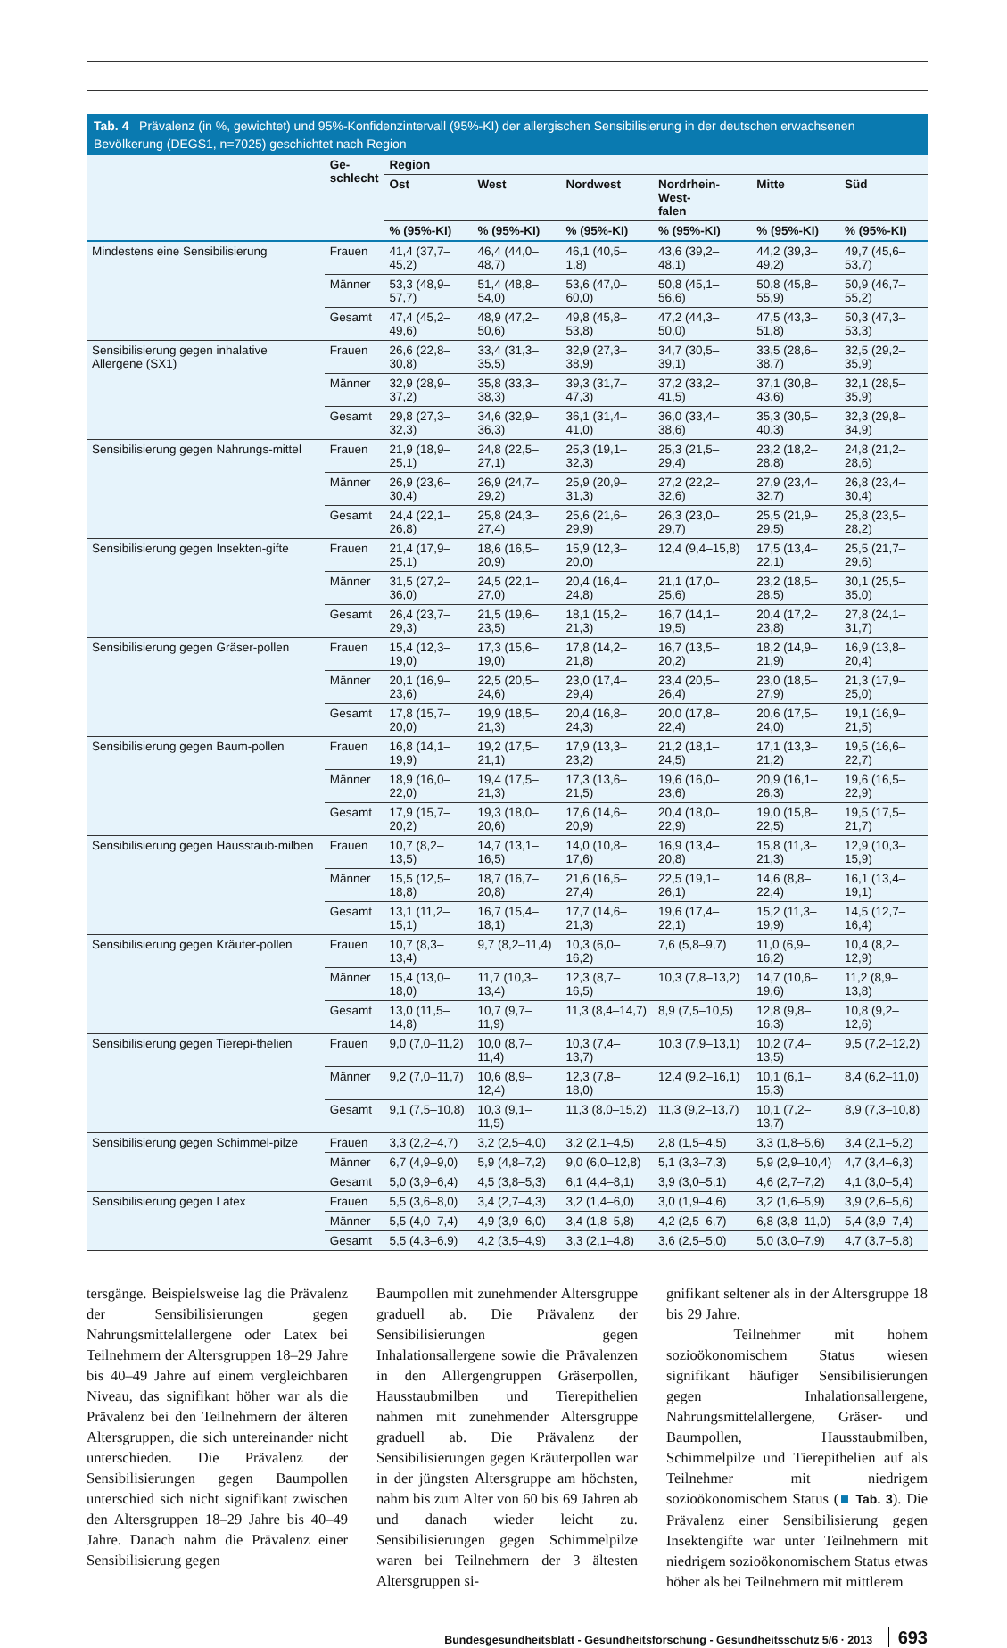Tab. 4 Prävalenz (in %, gewichtet) und 95%-Konfidenzintervall (95%-KI) der allergischen Sensibilisierung in der deutschen erwachsenen Bevölkerung (DEGS1, n=7025) geschichtet nach Region
| | Ge- schlecht | Region | | | | | |
| --- | --- | --- | --- | --- | --- | --- | --- |
| | | Ost | West | Nordwest | Nordrhein-West- falen | Mitte | Süd |
| | | % (95%-KI) | % (95%-KI) | % (95%-KI) | % (95%-KI) | % (95%-KI) | % (95%-KI) |
| Mindestens eine Sensibilisierung | Frauen | 41,4 (37,7–45,2) | 46,4 (44,0–48,7) | 46,1 (40,5–1,8) | 43,6 (39,2–48,1) | 44,2 (39,3–49,2) | 49,7 (45,6–53,7) |
| | Männer | 53,3 (48,9–57,7) | 51,4 (48,8–54,0) | 53,6 (47,0–60,0) | 50,8 (45,1–56,6) | 50,8 (45,8–55,9) | 50,9 (46,7–55,2) |
| | Gesamt | 47,4 (45,2–49,6) | 48,9 (47,2–50,6) | 49,8 (45,8–53,8) | 47,2 (44,3–50,0) | 47,5 (43,3–51,8) | 50,3 (47,3–53,3) |
| Sensibilisierung gegen inhalative Allergene (SX1) | Frauen | 26,6 (22,8–30,8) | 33,4 (31,3–35,5) | 32,9 (27,3–38,9) | 34,7 (30,5–39,1) | 33,5 (28,6–38,7) | 32,5 (29,2–35,9) |
| | Männer | 32,9 (28,9–37,2) | 35,8 (33,3–38,3) | 39,3 (31,7–47,3) | 37,2 (33,2–41,5) | 37,1 (30,8–43,6) | 32,1 (28,5–35,9) |
| | Gesamt | 29,8 (27,3–32,3) | 34,6 (32,9–36,3) | 36,1 (31,4–41,0) | 36,0 (33,4–38,6) | 35,3 (30,5–40,3) | 32,3 (29,8–34,9) |
| Sensibilisierung gegen Nahrungs-mittel | Frauen | 21,9 (18,9–25,1) | 24,8 (22,5–27,1) | 25,3 (19,1–32,3) | 25,3 (21,5–29,4) | 23,2 (18,2–28,8) | 24,8 (21,2–28,6) |
| | Männer | 26,9 (23,6–30,4) | 26,9 (24,7–29,2) | 25,9 (20,9–31,3) | 27,2 (22,2–32,6) | 27,9 (23,4–32,7) | 26,8 (23,4–30,4) |
| | Gesamt | 24,4 (22,1–26,8) | 25,8 (24,3–27,4) | 25,6 (21,6–29,9) | 26,3 (23,0–29,7) | 25,5 (21,9–29,5) | 25,8 (23,5–28,2) |
| Sensibilisierung gegen Insekten-gifte | Frauen | 21,4 (17,9–25,1) | 18,6 (16,5–20,9) | 15,9 (12,3–20,0) | 12,4 (9,4–15,8) | 17,5 (13,4–22,1) | 25,5 (21,7–29,6) |
| | Männer | 31,5 (27,2–36,0) | 24,5 (22,1–27,0) | 20,4 (16,4–24,8) | 21,1 (17,0–25,6) | 23,2 (18,5–28,5) | 30,1 (25,5–35,0) |
| | Gesamt | 26,4 (23,7–29,3) | 21,5 (19,6–23,5) | 18,1 (15,2–21,3) | 16,7 (14,1–19,5) | 20,4 (17,2–23,8) | 27,8 (24,1–31,7) |
| Sensibilisierung gegen Gräser-pollen | Frauen | 15,4 (12,3–19,0) | 17,3 (15,6–19,0) | 17,8 (14,2–21,8) | 16,7 (13,5–20,2) | 18,2 (14,9–21,9) | 16,9 (13,8–20,4) |
| | Männer | 20,1 (16,9–23,6) | 22,5 (20,5–24,6) | 23,0 (17,4–29,4) | 23,4 (20,5–26,4) | 23,0 (18,5–27,9) | 21,3 (17,9–25,0) |
| | Gesamt | 17,8 (15,7–20,0) | 19,9 (18,5–21,3) | 20,4 (16,8–24,3) | 20,0 (17,8–22,4) | 20,6 (17,5–24,0) | 19,1 (16,9–21,5) |
| Sensibilisierung gegen Baum-pollen | Frauen | 16,8 (14,1–19,9) | 19,2 (17,5–21,1) | 17,9 (13,3–23,2) | 21,2 (18,1–24,5) | 17,1 (13,3–21,2) | 19,5 (16,6–22,7) |
| | Männer | 18,9 (16,0–22,0) | 19,4 (17,5–21,3) | 17,3 (13,6–21,5) | 19,6 (16,0–23,6) | 20,9 (16,1–26,3) | 19,6 (16,5–22,9) |
| | Gesamt | 17,9 (15,7–20,2) | 19,3 (18,0–20,6) | 17,6 (14,6–20,9) | 20,4 (18,0–22,9) | 19,0 (15,8–22,5) | 19,5 (17,5–21,7) |
| Sensibilisierung gegen Hausstaub-milben | Frauen | 10,7 (8,2–13,5) | 14,7 (13,1–16,5) | 14,0 (10,8–17,6) | 16,9 (13,4–20,8) | 15,8 (11,3–21,3) | 12,9 (10,3–15,9) |
| | Männer | 15,5 (12,5–18,8) | 18,7 (16,7–20,8) | 21,6 (16,5–27,4) | 22,5 (19,1–26,1) | 14,6 (8,8–22,4) | 16,1 (13,4–19,1) |
| | Gesamt | 13,1 (11,2–15,1) | 16,7 (15,4–18,1) | 17,7 (14,6–21,3) | 19,6 (17,4–22,1) | 15,2 (11,3–19,9) | 14,5 (12,7–16,4) |
| Sensibilisierung gegen Kräuter-pollen | Frauen | 10,7 (8,3–13,4) | 9,7 (8,2–11,4) | 10,3 (6,0–16,2) | 7,6 (5,8–9,7) | 11,0 (6,9–16,2) | 10,4 (8,2–12,9) |
| | Männer | 15,4 (13,0–18,0) | 11,7 (10,3–13,4) | 12,3 (8,7–16,5) | 10,3 (7,8–13,2) | 14,7 (10,6–19,6) | 11,2 (8,9–13,8) |
| | Gesamt | 13,0 (11,5–14,8) | 10,7 (9,7–11,9) | 11,3 (8,4–14,7) | 8,9 (7,5–10,5) | 12,8 (9,8–16,3) | 10,8 (9,2–12,6) |
| Sensibilisierung gegen Tierepi-thelien | Frauen | 9,0 (7,0–11,2) | 10,0 (8,7–11,4) | 10,3 (7,4–13,7) | 10,3 (7,9–13,1) | 10,2 (7,4–13,5) | 9,5 (7,2–12,2) |
| | Männer | 9,2 (7,0–11,7) | 10,6 (8,9–12,4) | 12,3 (7,8–18,0) | 12,4 (9,2–16,1) | 10,1 (6,1–15,3) | 8,4 (6,2–11,0) |
| | Gesamt | 9,1 (7,5–10,8) | 10,3 (9,1–11,5) | 11,3 (8,0–15,2) | 11,3 (9,2–13,7) | 10,1 (7,2–13,7) | 8,9 (7,3–10,8) |
| Sensibilisierung gegen Schimmel-pilze | Frauen | 3,3 (2,2–4,7) | 3,2 (2,5–4,0) | 3,2 (2,1–4,5) | 2,8 (1,5–4,5) | 3,3 (1,8–5,6) | 3,4 (2,1–5,2) |
| | Männer | 6,7 (4,9–9,0) | 5,9 (4,8–7,2) | 9,0 (6,0–12,8) | 5,1 (3,3–7,3) | 5,9 (2,9–10,4) | 4,7 (3,4–6,3) |
| | Gesamt | 5,0 (3,9–6,4) | 4,5 (3,8–5,3) | 6,1 (4,4–8,1) | 3,9 (3,0–5,1) | 4,6 (2,7–7,2) | 4,1 (3,0–5,4) |
| Sensibilisierung gegen Latex | Frauen | 5,5 (3,6–8,0) | 3,4 (2,7–4,3) | 3,2 (1,4–6,0) | 3,0 (1,9–4,6) | 3,2 (1,6–5,9) | 3,9 (2,6–5,6) |
| | Männer | 5,5 (4,0–7,4) | 4,9 (3,9–6,0) | 3,4 (1,8–5,8) | 4,2 (2,5–6,7) | 6,8 (3,8–11,0) | 5,4 (3,9–7,4) |
| | Gesamt | 5,5 (4,3–6,9) | 4,2 (3,5–4,9) | 3,3 (2,1–4,8) | 3,6 (2,5–5,0) | 5,0 (3,0–7,9) | 4,7 (3,7–5,8) |
tersgänge. Beispielsweise lag die Prävalenz der Sensibilisierungen gegen Nahrungsmittelallergene oder Latex bei Teilnehmern der Altersgruppen 18–29 Jahre bis 40–49 Jahre auf einem vergleichbaren Niveau, das signifikant höher war als die Prävalenz bei den Teilnehmern der älteren Altersgruppen, die sich untereinander nicht unterschieden. Die Prävalenz der Sensibilisierungen gegen Baumpollen unterschied sich nicht signifikant zwischen den Altersgruppen 18–29 Jahre bis 40–49 Jahre. Danach nahm die Prävalenz einer Sensibilisierung gegen
Baumpollen mit zunehmender Altersgruppe graduell ab. Die Prävalenz der Sensibilisierungen gegen Inhalationsallergene sowie die Prävalenzen in den Allergengruppen Gräserpollen, Hausstaubmilben und Tierepithelien nahmen mit zunehmender Altersgruppe graduell ab. Die Prävalenz der Sensibilisierungen gegen Kräuterpollen war in der jüngsten Altersgruppe am höchsten, nahm bis zum Alter von 60 bis 69 Jahren ab und danach wieder leicht zu. Sensibilisierungen gegen Schimmelpilze waren bei Teilnehmern der 3 ältesten Altersgruppen si-
gnifikant seltener als in der Altersgruppe 18 bis 29 Jahre.
Teilnehmer mit hohem sozioökonomischem Status wiesen signifikant häufiger Sensibilisierungen gegen Inhalationsallergene, Nahrungsmittelallergene, Gräser- und Baumpollen, Hausstaubmilben, Schimmelpilze und Tierepithelien auf als Teilnehmer mit niedrigem sozioökonomischem Status (■ Tab. 3). Die Prävalenz einer Sensibilisierung gegen Insektengifte war unter Teilnehmern mit niedrigem sozioökonomischem Status etwas höher als bei Teilnehmern mit mittlerem
Bundesgesundheitsblatt - Gesundheitsforschung - Gesundheitsschutz 5/6 · 2013 693